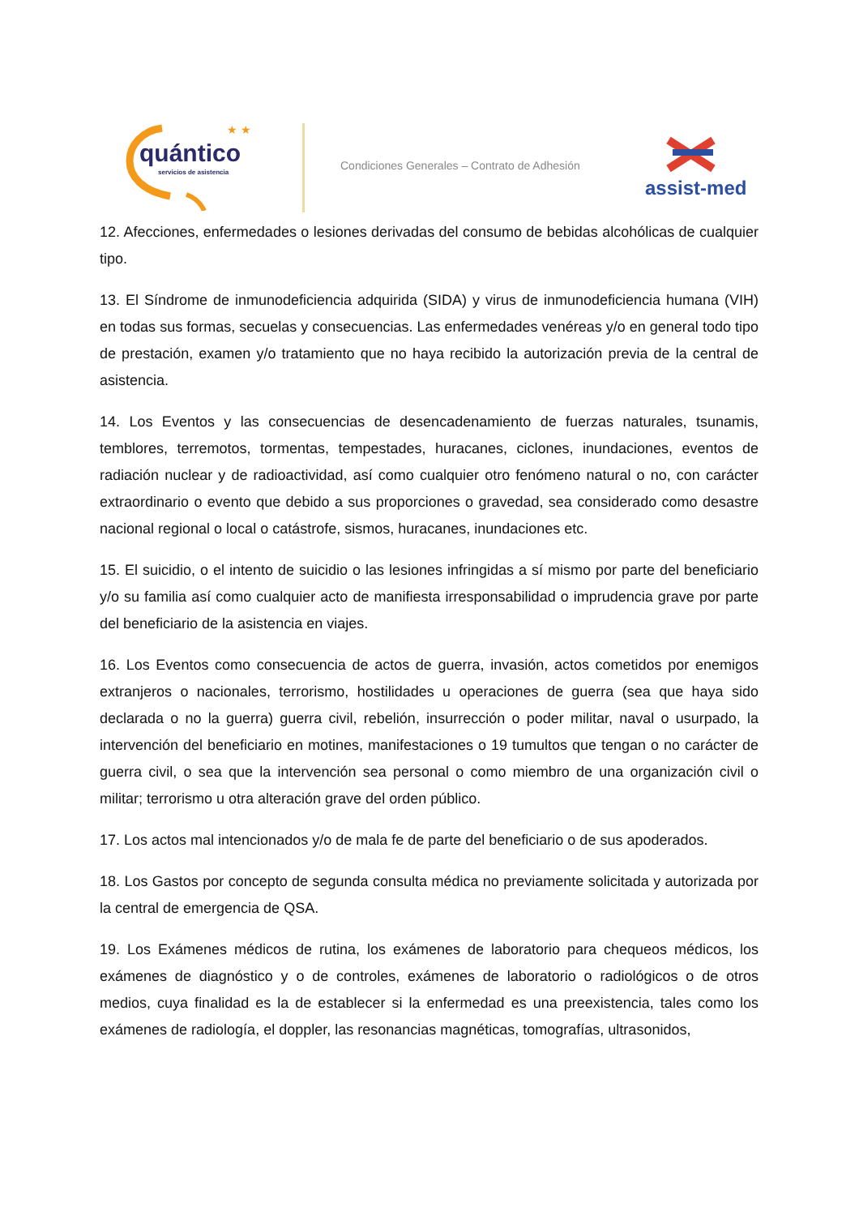★ ★
quántico
servicios de asistencia
Condiciones Generales – Contrato de Adhesión
assist-med
12. Afecciones, enfermedades o lesiones derivadas del consumo de bebidas alcohólicas de cualquier tipo.
13. El Síndrome de inmunodeficiencia adquirida (SIDA) y virus de inmunodeficiencia humana (VIH) en todas sus formas, secuelas y consecuencias. Las enfermedades venéreas y/o en general todo tipo de prestación, examen y/o tratamiento que no haya recibido la autorización previa de la central de asistencia.
14. Los Eventos y las consecuencias de desencadenamiento de fuerzas naturales, tsunamis, temblores, terremotos, tormentas, tempestades, huracanes, ciclones, inundaciones, eventos de radiación nuclear y de radioactividad, así como cualquier otro fenómeno natural o no, con carácter extraordinario o evento que debido a sus proporciones o gravedad, sea considerado como desastre nacional regional o local o catástrofe, sismos, huracanes, inundaciones etc.
15. El suicidio, o el intento de suicidio o las lesiones infringidas a sí mismo por parte del beneficiario y/o su familia así como cualquier acto de manifiesta irresponsabilidad o imprudencia grave por parte del beneficiario de la asistencia en viajes.
16. Los Eventos como consecuencia de actos de guerra, invasión, actos cometidos por enemigos extranjeros o nacionales, terrorismo, hostilidades u operaciones de guerra (sea que haya sido declarada o no la guerra) guerra civil, rebelión, insurrección o poder militar, naval o usurpado, la intervención del beneficiario en motines, manifestaciones o 19 tumultos que tengan o no carácter de guerra civil, o sea que la intervención sea personal o como miembro de una organización civil o militar; terrorismo u otra alteración grave del orden público.
17. Los actos mal intencionados y/o de mala fe de parte del beneficiario o de sus apoderados.
18. Los Gastos por concepto de segunda consulta médica no previamente solicitada y autorizada por la central de emergencia de QSA.
19. Los Exámenes médicos de rutina, los exámenes de laboratorio para chequeos médicos, los exámenes de diagnóstico y o de controles, exámenes de laboratorio o radiológicos o de otros medios, cuya finalidad es la de establecer si la enfermedad es una preexistencia, tales como los exámenes de radiología, el doppler, las resonancias magnéticas, tomografías, ultrasonidos,